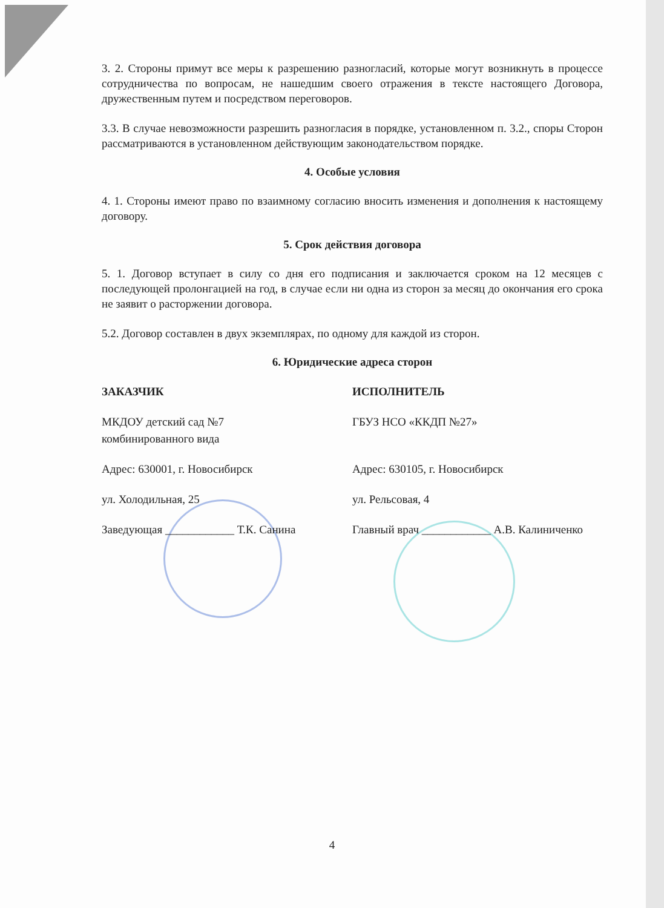3. 2. Стороны примут все меры к разрешению разногласий, которые могут возникнуть в процессе сотрудничества по вопросам, не нашедшим своего отражения в тексте настоящего Договора, дружественным путем и посредством переговоров.
3.3. В случае невозможности разрешить разногласия в порядке, установленном п. 3.2., споры Сторон рассматриваются в установленном действующим законодательством порядке.
4. Особые условия
4. 1. Стороны имеют право по взаимному согласию вносить изменения и дополнения к настоящему договору.
5. Срок действия договора
5. 1. Договор вступает в силу со дня его подписания и заключается сроком на 12 месяцев с последующей пролонгацией на год, в случае если ни одна из сторон за месяц до окончания его срока не заявит о расторжении договора.
5.2. Договор составлен в двух экземплярах, по одному для каждой из сторон.
6. Юридические адреса сторон
ЗАКАЗЧИК ИСПОЛНИТЕЛЬ
МКДОУ детский сад №7
комбинированного вида
ГБУЗ НСО «ККДП №27»
Адрес: 630001, г. Новосибирск Адрес: 630105, г. Новосибирск
ул. Холодильная, 25 ул. Рельсовая, 4
Заведующая ____________ Т.К. Санина Главный врач ____________ А.В. Калиниченко
4